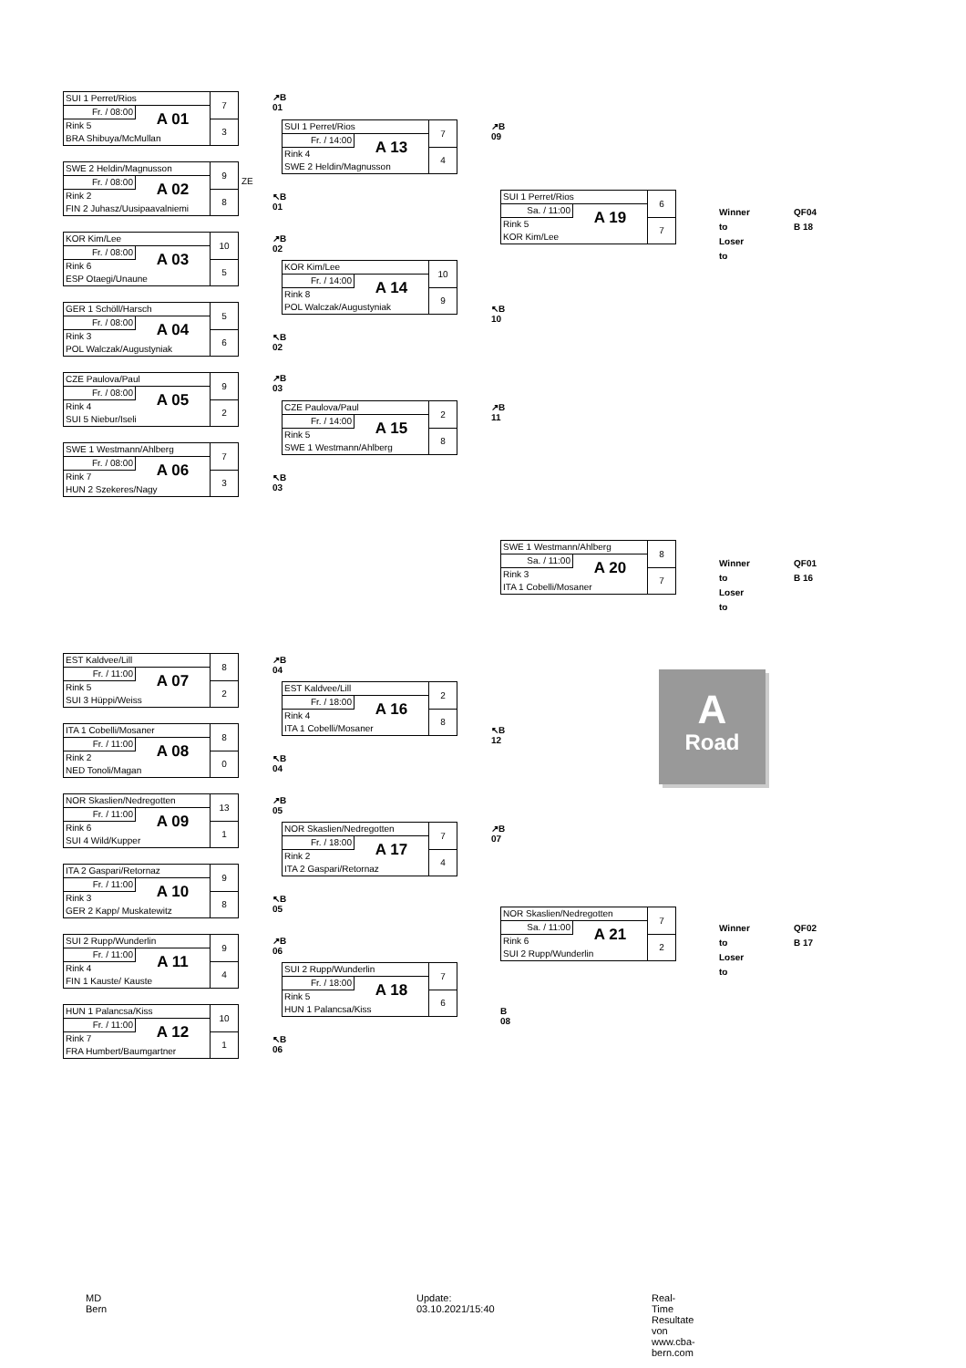| SUI 1 Perret/Rios | | 7 |
| Fr. / 08:00 | A 01 | |
| Rink 5 | | 3 |
| BRA Shibuya/McMullan | | |
| SWE 2 Heldin/Magnusson | | 9 |
| Fr. / 08:00 | A 02 | |
| Rink 2 | | 8 |
| FIN 2 Juhasz/Uusipaavalniemi | | |
| KOR Kim/Lee | | 10 |
| Fr. / 08:00 | A 03 | |
| Rink 6 | | 5 |
| ESP Otaegi/Unaune | | |
| GER 1 Schöll/Harsch | | 5 |
| Fr. / 08:00 | A 04 | |
| Rink 3 | | 6 |
| POL Walczak/Augustyniak | | |
| CZE Paulova/Paul | | 9 |
| Fr. / 08:00 | A 05 | |
| Rink 4 | | 2 |
| SUI 5 Niebur/Iseli | | |
| SWE 1 Westmann/Ahlberg | | 7 |
| Fr. / 08:00 | A 06 | |
| Rink 7 | | 3 |
| HUN 2 Szekeres/Nagy | | |
| EST Kaldvee/Lill | | 8 |
| Fr. / 11:00 | A 07 | |
| Rink 5 | | 2 |
| SUI 3 Hüppi/Weiss | | |
| ITA 1 Cobelli/Mosaner | | 8 |
| Fr. / 11:00 | A 08 | |
| Rink 2 | | 0 |
| NED Tonoli/Magan | | |
| NOR Skaslien/Nedregotten | | 13 |
| Fr. / 11:00 | A 09 | |
| Rink 6 | | 1 |
| SUI 4 Wild/Kupper | | |
| ITA 2 Gaspari/Retornaz | | 9 |
| Fr. / 11:00 | A 10 | |
| Rink 3 | | 8 |
| GER 2 Kapp/ Muskatewitz | | |
| SUI 2 Rupp/Wunderlin | | 9 |
| Fr. / 11:00 | A 11 | |
| Rink 4 | | 4 |
| FIN 1 Kauste/ Kauste | | |
| HUN 1 Palancsa/Kiss | | 10 |
| Fr. / 11:00 | A 12 | |
| Rink 7 | | 1 |
| FRA Humbert/Baumgartner | | |
↗B 01
ZE
↖B 01
↗B 02
↖B 02
↗B 03
↖B 03
↗B 04
↖B 04
↗B 05
↖B 05
↗B 06
↖B 06
| SUI 1 Perret/Rios | | 7 |
| Fr. / 14:00 | A 13 | |
| Rink 4 | | 4 |
| SWE 2 Heldin/Magnusson | | |
| KOR Kim/Lee | | 10 |
| Fr. / 14:00 | A 14 | |
| Rink 8 | | 9 |
| POL Walczak/Augustyniak | | |
| CZE Paulova/Paul | | 2 |
| Fr. / 14:00 | A 15 | |
| Rink 5 | | 8 |
| SWE 1 Westmann/Ahlberg | | |
| EST Kaldvee/Lill | | 2 |
| Fr. / 18:00 | A 16 | |
| Rink 4 | | 8 |
| ITA 1 Cobelli/Mosaner | | |
| NOR Skaslien/Nedregotten | | 7 |
| Fr. / 18:00 | A 17 | |
| Rink 2 | | 4 |
| ITA 2 Gaspari/Retornaz | | |
| SUI 2 Rupp/Wunderlin | | 7 |
| Fr. / 18:00 | A 18 | |
| Rink 5 | | 6 |
| HUN 1 Palancsa/Kiss | | |
↗B 09
↖B 10
↗B 11
↖B 12
↗B 07
B 08
| SUI 1 Perret/Rios | | 6 |
| Sa. / 11:00 | A 19 | |
| Rink 5 | | 7 |
| KOR Kim/Lee | | |
| SWE 1 Westmann/Ahlberg | | 8 |
| Sa. / 11:00 | A 20 | |
| Rink 3 | | 7 |
| ITA 1 Cobelli/Mosaner | | |
| NOR Skaslien/Nedregotten | | 7 |
| Sa. / 11:00 | A 21 | |
| Rink 6 | | 2 |
| SUI 2 Rupp/Wunderlin | | |
Winner to
Loser to
QF04
B 18
Winner to
Loser to
QF01
B 16
Winner to
Loser to
QF02
B 17
A
Road
MD Bern
Update: 03.10.2021/15:40
Real-Time Resultate von www.cba-bern.com